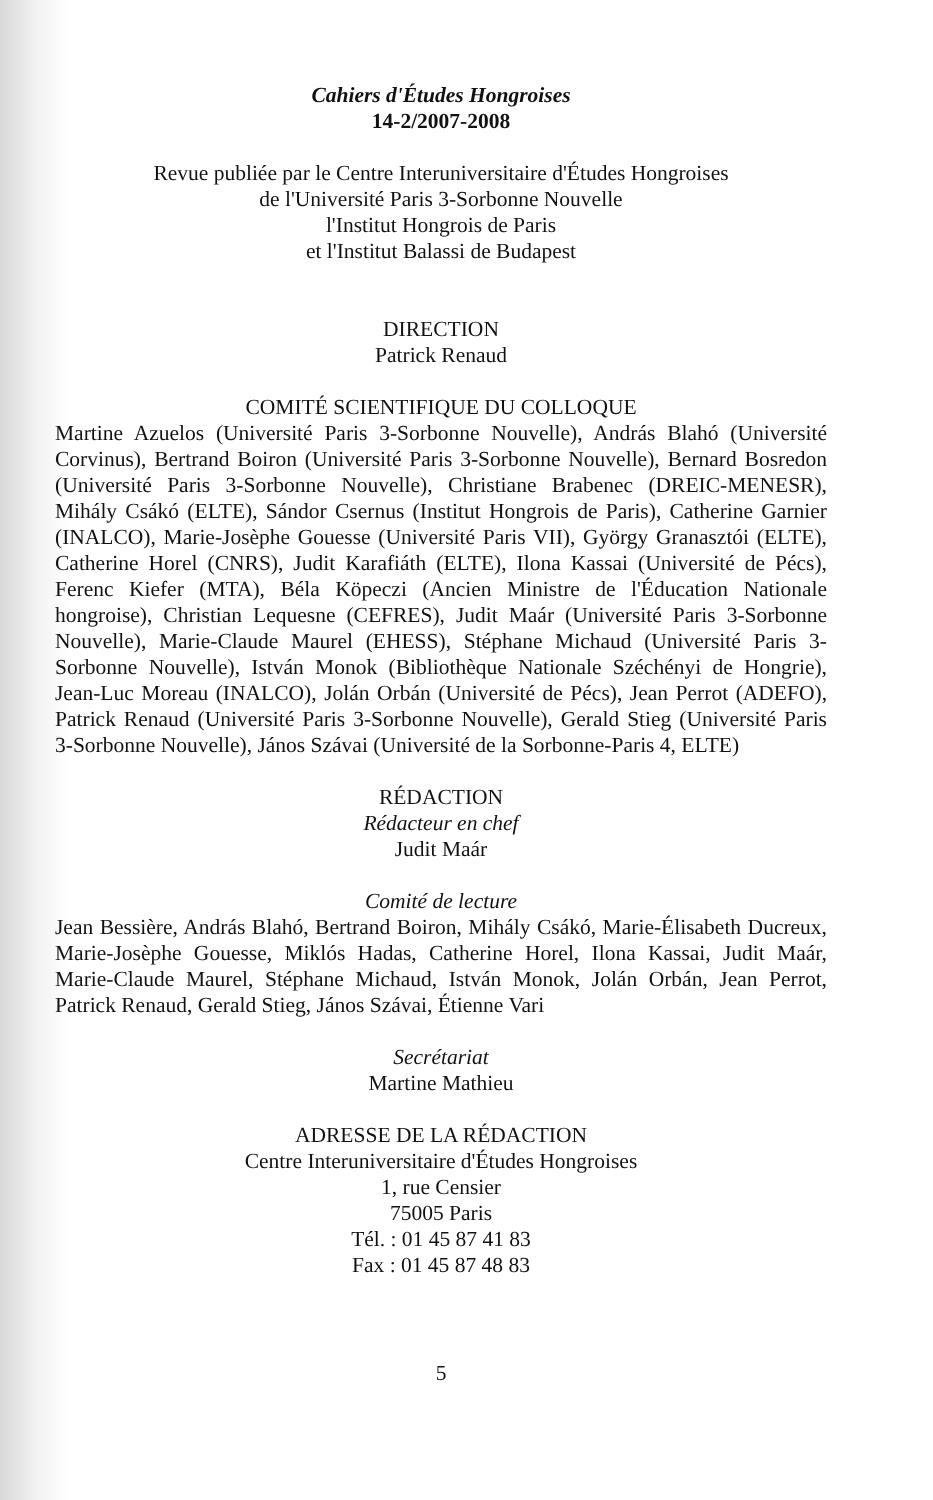Cahiers d'Études Hongroises
14-2/2007-2008
Revue publiée par le Centre Interuniversitaire d'Études Hongroises
de l'Université Paris 3-Sorbonne Nouvelle
l'Institut Hongrois de Paris
et l'Institut Balassi de Budapest
DIRECTION
Patrick Renaud
COMITÉ SCIENTIFIQUE DU COLLOQUE
Martine Azuelos (Université Paris 3-Sorbonne Nouvelle), András Blahó (Université Corvinus), Bertrand Boiron (Université Paris 3-Sorbonne Nouvelle), Bernard Bosredon (Université Paris 3-Sorbonne Nouvelle), Christiane Brabenec (DREIC-MENESR), Mihály Csákó (ELTE), Sándor Csernus (Institut Hongrois de Paris), Catherine Garnier (INALCO), Marie-Josèphe Gouesse (Université Paris VII), György Granasztói (ELTE), Catherine Horel (CNRS), Judit Karafiáth (ELTE), Ilona Kassai (Université de Pécs), Ferenc Kiefer (MTA), Béla Köpeczi (Ancien Ministre de l'Éducation Nationale hongroise), Christian Lequesne (CEFRES), Judit Maár (Université Paris 3-Sorbonne Nouvelle), Marie-Claude Maurel (EHESS), Stéphane Michaud (Université Paris 3-Sorbonne Nouvelle), István Monok (Bibliothèque Nationale Széchényi de Hongrie), Jean-Luc Moreau (INALCO), Jolán Orbán (Université de Pécs), Jean Perrot (ADEFO), Patrick Renaud (Université Paris 3-Sorbonne Nouvelle), Gerald Stieg (Université Paris 3-Sorbonne Nouvelle), János Szávai (Université de la Sorbonne-Paris 4, ELTE)
RÉDACTION
Rédacteur en chef
Judit Maár
Comité de lecture
Jean Bessière, András Blahó, Bertrand Boiron, Mihály Csákó, Marie-Élisabeth Ducreux, Marie-Josèphe Gouesse, Miklós Hadas, Catherine Horel, Ilona Kassai, Judit Maár, Marie-Claude Maurel, Stéphane Michaud, István Monok, Jolán Orbán, Jean Perrot, Patrick Renaud, Gerald Stieg, János Szávai, Étienne Vari
Secrétariat
Martine Mathieu
ADRESSE DE LA RÉDACTION
Centre Interuniversitaire d'Études Hongroises
1, rue Censier
75005 Paris
Tél. : 01 45 87 41 83
Fax : 01 45 87 48 83
5